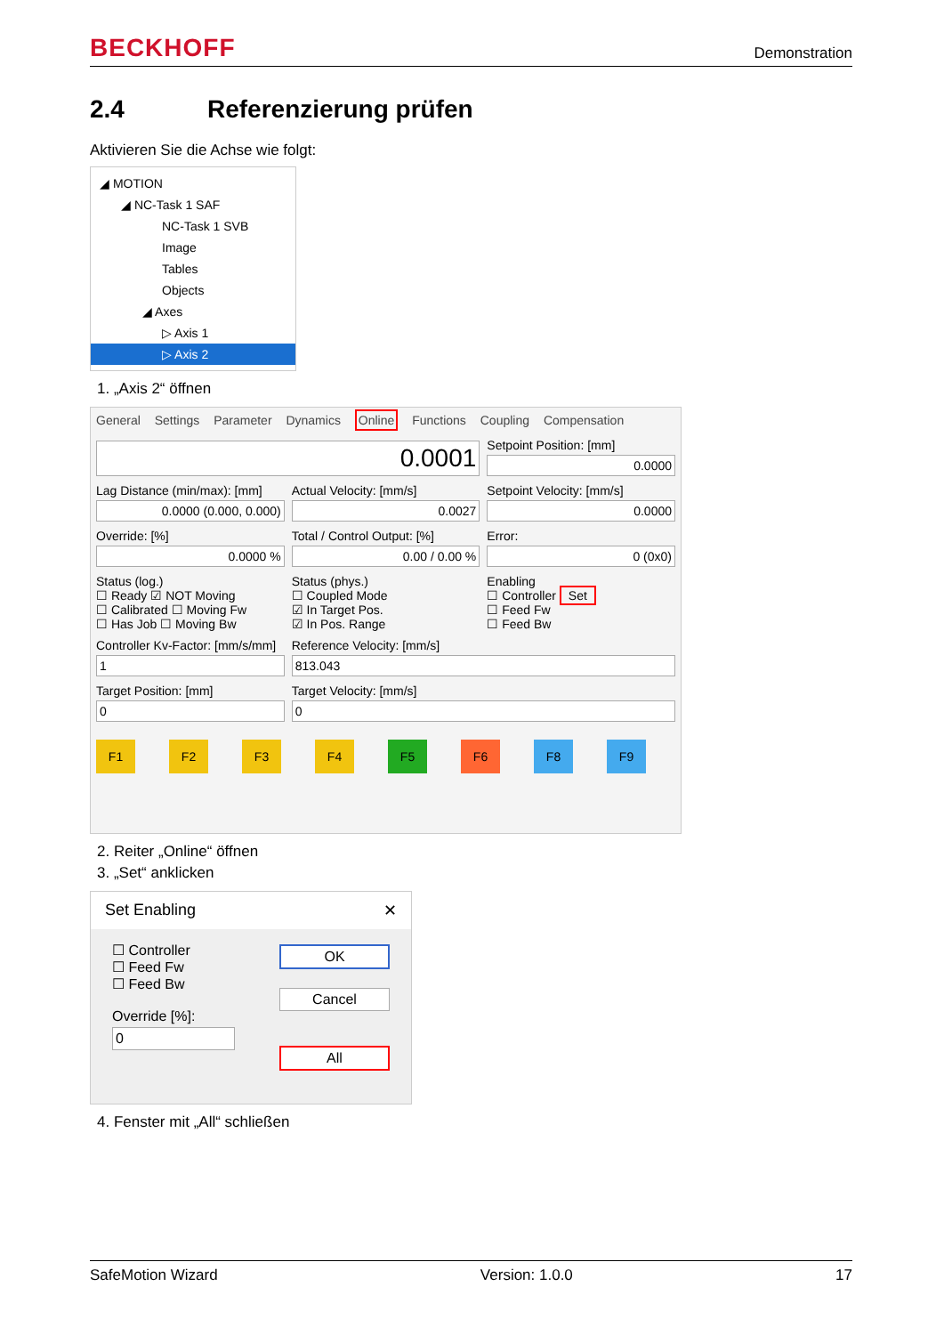BECKHOFF Demonstration
2.4 Referenzierung prüfen
Aktivieren Sie die Achse wie folgt:
◢ MOTION
◢ NC-Task 1 SAF
NC-Task 1 SVB
Image
Tables
Objects
◢ Axes
▷ Axis 1
▷ Axis 2
1. „Axis 2“ öffnen
General Settings Parameter Dynamics Online Functions Coupling Compensation
0.0001
Setpoint Position: [mm]
0.0000
Lag Distance (min/max): [mm]
0.0000 (0.000, 0.000)
Actual Velocity: [mm/s]
0.0027
Setpoint Velocity: [mm/s]
0.0000
Override: [%]
0.0000 %
Total / Control Output: [%]
0.00 / 0.00 %
Error:
0 (0x0)
Status (log.)
☐ Ready ☑ NOT Moving
☐ Calibrated ☐ Moving Fw
☐ Has Job ☐ Moving Bw
Status (phys.)
☐ Coupled Mode
☑ In Target Pos.
☑ In Pos. Range
Enabling
☐ Controller Set
☐ Feed Fw
☐ Feed Bw
Controller Kv-Factor: [mm/s/mm]
1
Reference Velocity: [mm/s]
813.043
Target Position: [mm]
0
Target Velocity: [mm/s]
0
F1 F2 F3 F4 F5 F6 F8 F9
2. Reiter „Online“ öffnen
3. „Set“ anklicken
Set Enabling ✕
☐ Controller
☐ Feed Fw
☐ Feed Bw
Override [%]:
0
OK
Cancel
All
4. Fenster mit „All“ schließen
SafeMotion Wizard Version: 1.0.0 17